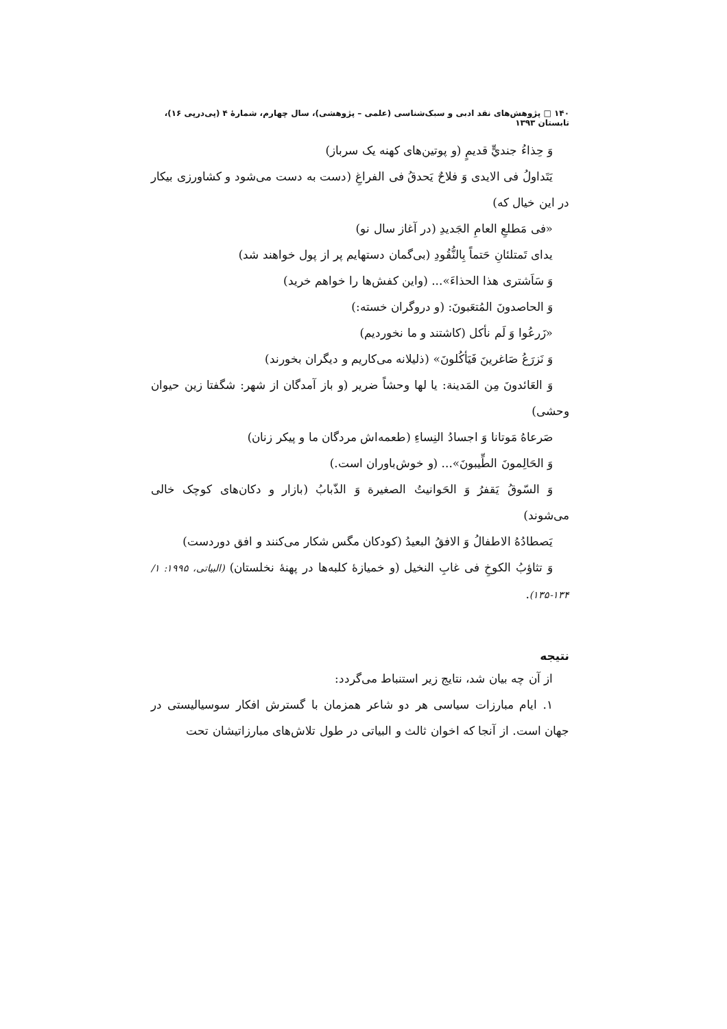۱۴۰ □ پژوهش‌های نقد ادبی و سبک‌شناسی (علمی – پژوهشی)، سال چهارم، شمارهٔ ۴ (پی‌درپی ۱۶)، تابستان ۱۳۹۳
وَ حِذاءُ جنديٍّ قديمٍ (و پوتین‌های کهنه یک سرباز)
يَتَداولُ فی الايدی وَ فلاحٌ يَحدقُ فی الفراغِ (دست به دست می‌شود و کشاورزی بیکار در این خیال که)
«فی مَطلعِ العامِ الجَديدِ (در آغاز سال نو)
يدای تَمتلئانِ حَتماً بِالنُّقُودِ (بی‌گمان دستهایم پر از پول خواهند شد)
وَ سَاَشتری هذا الحذاءَ»... (واین کفش‌ها را خواهم خرید)
وَ الحاصدونَ المُتعَبونَ: (و دروگران خسته:)
«زَرعُوا وَ لَم نأكل (کاشتند و ما نخوردیم)
وَ نَزرَعُ صَاغرينَ فَيَأكُلونَ» (ذلیلانه می‌کاریم و دیگران بخورند)
وَ العَائدونَ مِن المَدينة: يا لها وحشاً ضرير (و باز آمدگان از شهر: شگفتا زین حیوان وحشی)
صَرعاهُ مَوتانا وَ اجسادُ النِساءِ (طعمه‌اش مردگان ما و پیکر زنان)
وَ الحَالِمونَ الطِّيبونَ»... (و خوش‌باوران است.)
وَ السّوقُ يَقفرُ وَ الحَوانيتُ الصغيرة وَ الذّبابُ (بازار و دکان‌های کوچک خالی می‌شوند)
يَصطادُهُ الاطفالُ وَ الافقُ البعيدُ (کودکان مگس شکار می‌کنند و افق دوردست)
وَ تثاؤبُ الكوخِ فی غابِ النخيل (و خمیازهٔ کلبه‌ها در پهنهٔ نخلستان) (البیاتی، ۱۹۹۵: ۱/ ۱۳۴-۱۳۵).
نتیجه
از آن چه بیان شد، نتایج زیر استنباط می‌گردد:
۱. ایام مبارزات سیاسی هر دو شاعر همزمان با گسترش افکار سوسیالیستی در جهان است. از آنجا که اخوان ثالث و البیاتی در طول تلاش‌های مبارزاتیشان تحت